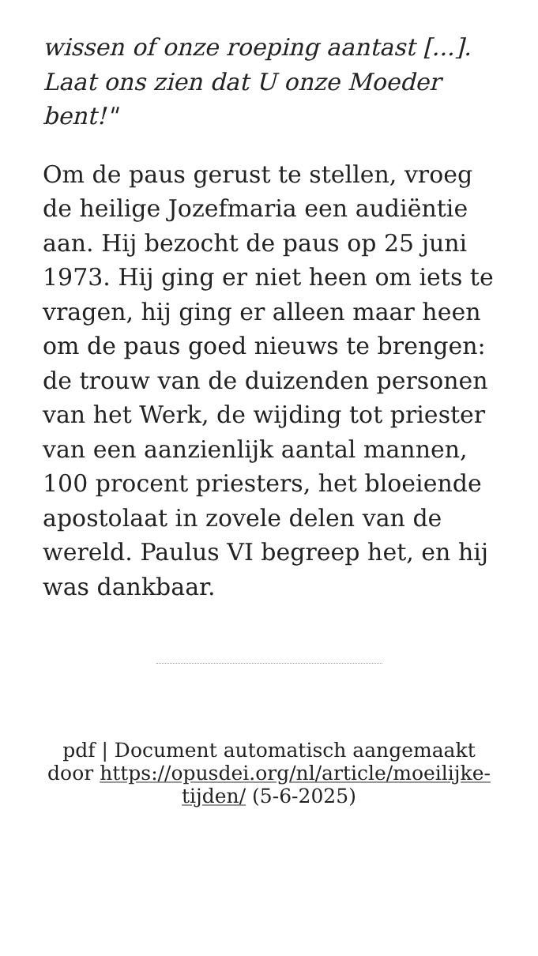wissen of onze roeping aantast [...]. Laat ons zien dat U onze Moeder bent!"
Om de paus gerust te stellen, vroeg de heilige Jozefmaria een audiëntie aan. Hij bezocht de paus op 25 juni 1973. Hij ging er niet heen om iets te vragen, hij ging er alleen maar heen om de paus goed nieuws te brengen: de trouw van de duizenden personen van het Werk, de wijding tot priester van een aanzienlijk aantal mannen, 100 procent priesters, het bloeiende apostolaat in zovele delen van de wereld. Paulus VI begreep het, en hij was dankbaar.
pdf | Document automatisch aangemaakt door https://opusdei.org/nl/article/moeilijke-tijden/ (5-6-2025)